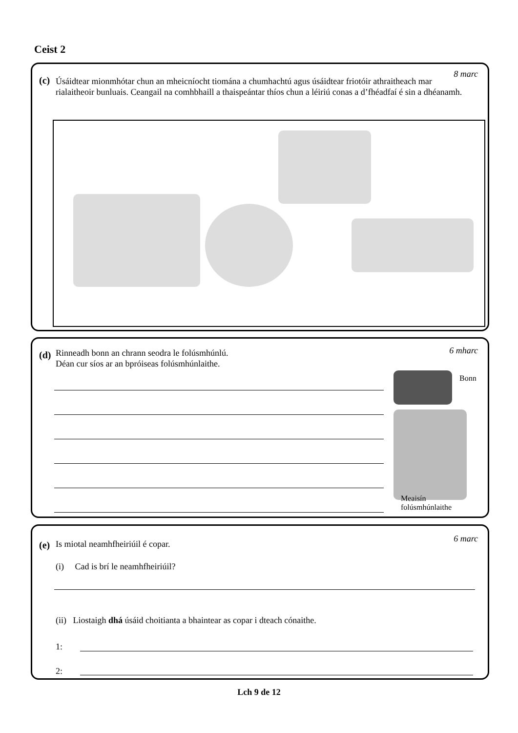Ceist 2
(c)
8 marc
Úsáidtear mionmhótar chun an mheicníocht tiomána a chumhachtú agus úsáidtear friotóir athraitheach mar rialaitheoir bunluais. Ceangail na comhbhaill a thaispeántar thíos chun a léiriú conas a d’fhéadfaí é sin a dhéanamh.
(d) 6 mharc
Rinneadh bonn an chrann seodra le folúsmhúnlú.
Déan cur síos ar an bpróiseas folúsmhúnlaithe.
Bonn
Meaisín
folúsmhúnlaithe
(e)
6 marc
Is miotal neamhfheiriúil é copar.
(i) Cad is brí le neamhfheiriúil?
(ii) Liostaigh dhá úsáid choitianta a bhaintear as copar i dteach cónaithe.
1:
2:
Lch 9 de 12